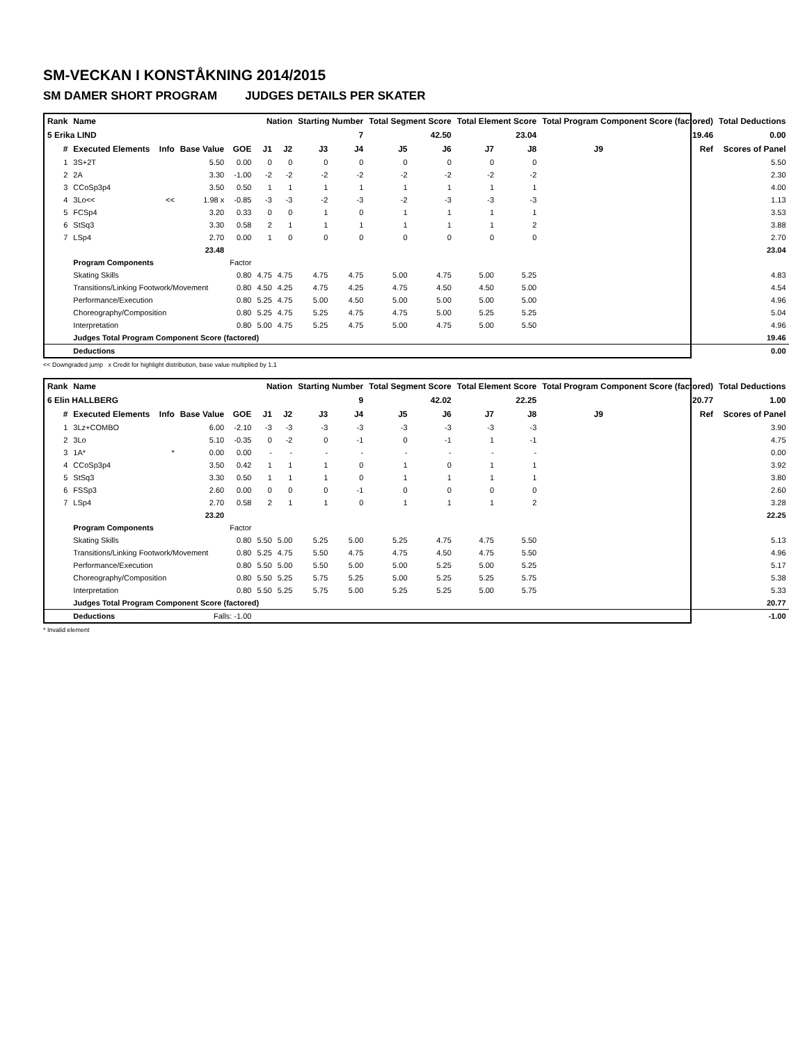SM-VECKAN I KONSTÅKNING 2014/2015
SM DAMER SHORT PROGRAM JUDGES DETAILS PER SKATER
| Rank | Name | | | | Nation | | Starting Number | | Total Segment Score | | Total Element Score | | Total Program Component Score (factored) | | | Total Deductions |
| --- | --- | --- | --- | --- | --- | --- | --- | --- | --- | --- | --- | --- | --- | --- | --- | --- |
| 5 Erika LIND | | | | | 7 | | | | 42.50 | | 23.04 | | 19.46 | | | 0.00 |
| # | Executed Elements | Info | Base Value | GOE | J1 | J2 | J3 | J4 | J5 | J6 | J7 | J8 | J9 | | Ref | Scores of Panel |
| 1 | 3S+2T | | 5.50 | 0.00 | 0 | 0 | 0 | 0 | 0 | 0 | 0 | 0 | | | | 5.50 |
| 2 | 2A | | 3.30 | -1.00 | -2 | -2 | -2 | -2 | -2 | -2 | -2 | -2 | | | | 2.30 |
| 3 | CCoSp3p4 | | 3.50 | 0.50 | 1 | 1 | 1 | 1 | 1 | 1 | 1 | 1 | | | | 4.00 |
| 4 | 3Lo<< | << | 1.98 x | -0.85 | -3 | -3 | -2 | -3 | -2 | -3 | -3 | -3 | | | | 1.13 |
| 5 | FCSp4 | | 3.20 | 0.33 | 0 | 0 | 1 | 0 | 1 | 1 | 1 | 1 | | | | 3.53 |
| 6 | StSq3 | | 3.30 | 0.58 | 2 | 1 | 1 | 1 | 1 | 1 | 1 | 2 | | | | 3.88 |
| 7 | LSp4 | | 2.70 | 0.00 | 1 | 0 | 0 | 0 | 0 | 0 | 0 | 0 | | | | 2.70 |
| | | | 23.48 | | | | | | | | | | | | | 23.04 |
| | Program Components | | | Factor | | | | | | | | | | | | |
| | Skating Skills | | | 0.80 | 4.75 | 4.75 | 4.75 | 4.75 | 5.00 | 4.75 | 5.00 | 5.25 | | | | 4.83 |
| | Transitions/Linking Footwork/Movement | | | 0.80 | 4.50 | 4.25 | 4.75 | 4.25 | 4.75 | 4.50 | 4.50 | 5.00 | | | | 4.54 |
| | Performance/Execution | | | 0.80 | 5.25 | 4.75 | 5.00 | 4.50 | 5.00 | 5.00 | 5.00 | 5.00 | | | | 4.96 |
| | Choreography/Composition | | | 0.80 | 5.25 | 4.75 | 5.25 | 4.75 | 4.75 | 5.00 | 5.25 | 5.25 | | | | 5.04 |
| | Interpretation | | | 0.80 | 5.00 | 4.75 | 5.25 | 4.75 | 5.00 | 4.75 | 5.00 | 5.50 | | | | 4.96 |
| | Judges Total Program Component Score (factored) | | | | | | | | | | | | | | | 19.46 |
| | Deductions | | | | | | | | | | | | | | | 0.00 |
<< Downgraded jump x Credit for highlight distribution, base value multiplied by 1.1
| Rank | Name | | | | Nation | | Starting Number | | Total Segment Score | | Total Element Score | | Total Program Component Score (factored) | | | Total Deductions |
| --- | --- | --- | --- | --- | --- | --- | --- | --- | --- | --- | --- | --- | --- | --- | --- | --- |
| 6 Elin HALLBERG | | | | | 9 | | | | 42.02 | | 22.25 | | 20.77 | | | 1.00 |
| # | Executed Elements | Info | Base Value | GOE | J1 | J2 | J3 | J4 | J5 | J6 | J7 | J8 | J9 | | Ref | Scores of Panel |
| 1 | 3Lz+COMBO | | 6.00 | -2.10 | -3 | -3 | -3 | -3 | -3 | -3 | -3 | -3 | | | | 3.90 |
| 2 | 3Lo | | 5.10 | -0.35 | 0 | -2 | 0 | -1 | 0 | -1 | 1 | -1 | | | | 4.75 |
| 3 | 1A* | * | 0.00 | 0.00 | - | - | - | - | - | - | - | - | | | | 0.00 |
| 4 | CCoSp3p4 | | 3.50 | 0.42 | 1 | 1 | 1 | 0 | 1 | 0 | 1 | 1 | | | | 3.92 |
| 5 | StSq3 | | 3.30 | 0.50 | 1 | 1 | 1 | 0 | 1 | 1 | 1 | 1 | | | | 3.80 |
| 6 | FSSp3 | | 2.60 | 0.00 | 0 | 0 | 0 | -1 | 0 | 0 | 0 | 0 | | | | 2.60 |
| 7 | LSp4 | | 2.70 | 0.58 | 2 | 1 | 1 | 0 | 1 | 1 | 1 | 2 | | | | 3.28 |
| | | | 23.20 | | | | | | | | | | | | | 22.25 |
| | Program Components | | | Factor | | | | | | | | | | | | |
| | Skating Skills | | | 0.80 | 5.50 | 5.00 | 5.25 | 5.00 | 5.25 | 4.75 | 4.75 | 5.50 | | | | 5.13 |
| | Transitions/Linking Footwork/Movement | | | 0.80 | 5.25 | 4.75 | 5.50 | 4.75 | 4.75 | 4.50 | 4.75 | 5.50 | | | | 4.96 |
| | Performance/Execution | | | 0.80 | 5.50 | 5.00 | 5.50 | 5.00 | 5.00 | 5.25 | 5.00 | 5.25 | | | | 5.17 |
| | Choreography/Composition | | | 0.80 | 5.50 | 5.25 | 5.75 | 5.25 | 5.00 | 5.25 | 5.25 | 5.75 | | | | 5.38 |
| | Interpretation | | | 0.80 | 5.50 | 5.25 | 5.75 | 5.00 | 5.25 | 5.25 | 5.00 | 5.75 | | | | 5.33 |
| | Judges Total Program Component Score (factored) | | | | | | | | | | | | | | | 20.77 |
| | Deductions | | Falls: -1.00 | | | | | | | | | | | | | -1.00 |
* Invalid element